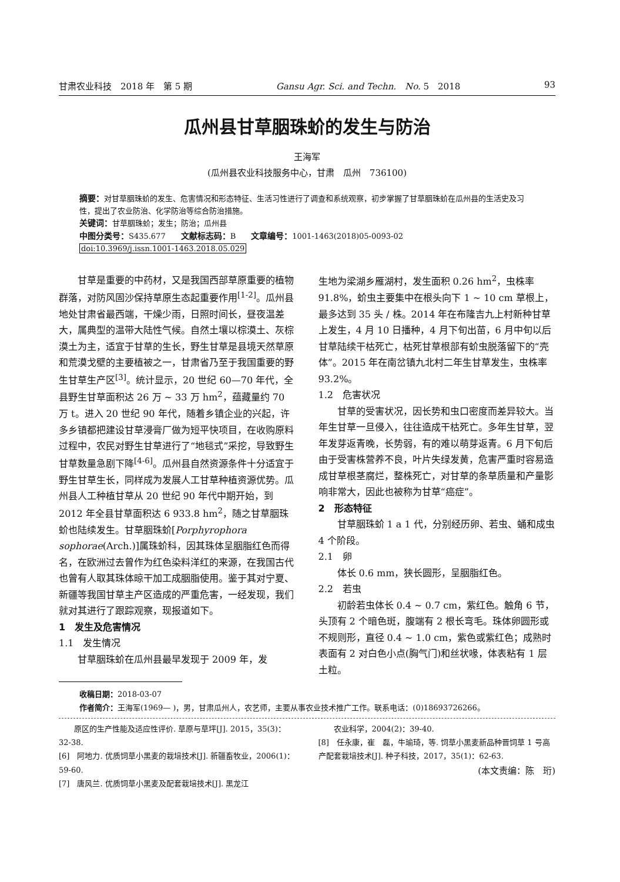甘肃农业科技　2018 年　第 5 期 Gansu Agr. Sci. and Techn.　No. 5　2018 93
瓜州县甘草胭珠蚧的发生与防治
王海军
(瓜州县农业科技服务中心，甘肃　瓜州　736100)
摘要：对甘草胭珠蚧的发生、危害情况和形态特征、生活习性进行了调查和系统观察，初步掌握了甘草胭珠蚧在瓜州县的生活史及习性，提出了农业防治、化学防治等综合防治措施。
关键词：甘草胭珠蚧；发生；防治；瓜州县
中图分类号：S435.677　　文献标志码：B　　文章编号：1001-1463(2018)05-0093-02
doi:10.3969/j.issn.1001-1463.2018.05.029
甘草是重要的中药材，又是我国西部草原重要的植物群落，对防风固沙保持草原生态起重要作用<sup>[1-2]</sup>。瓜州县地处甘肃省最西端，干燥少雨，日照时间长，昼夜温差大，属典型的温带大陆性气候。自然土壤以棕漠土、灰棕漠土为主，适宜于甘草的生长，野生甘草是县境天然草原和荒漠戈壁的主要植被之一，甘肃省乃至于我国重要的野生甘草生产区<sup>[3]</sup>。统计显示，20 世纪 60—70 年代，全县野生甘草面积达 26 万 ~ 33 万 hm<sup>2</sup>，蕴藏量约 70 万 t。进入 20 世纪 90 年代，随着乡镇企业的兴起，许多乡镇都把建设甘草浸膏厂做为短平快项目，在收购原料过程中，农民对野生甘草进行了“地毯式”采挖，导致野生甘草数量急剧下降<sup>[4-6]</sup>。瓜州县自然资源条件十分适宜于野生甘草生长，同样成为发展人工甘草种植资源优势。瓜州县人工种植甘草从 20 世纪 90 年代中期开始，到 2012 年全县甘草面积达 6 933.8 hm<sup>2</sup>，随之甘草胭珠蚧也陆续发生。甘草胭珠蚧[Porphyrophora sophorae(Arch.)]属珠蚧科，因其珠体呈胭脂红色而得名，在欧洲过去曾作为红色染料洋红的来源，在我国古代也曾有人取其珠体晾干加工成胭脂使用。鉴于其对宁夏、新疆等我国甘草主产区造成的严重危害，一经发现，我们就对其进行了跟踪观察，现报道如下。
1　发生及危害情况
1.1　发生情况
甘草胭珠蚧在瓜州县最早发现于 2009 年，发
生地为梁湖乡雁湖村，发生面积 0.26 hm<sup>2</sup>，虫株率 91.8%，蚧虫主要集中在根头向下 1 ~ 10 cm 草根上，最多达到 35 头 / 株。2014 年在布隆吉九上村新种甘草上发生，4 月 10 日播种，4 月下旬出苗，6 月中旬以后甘草陆续干枯死亡，枯死甘草根部有蚧虫脱落留下的“壳体”。2015 年在南岔镇九北村二年生甘草发生，虫株率 93.2%。
1.2　危害状况
甘草的受害状况，因长势和虫口密度而差异较大。当年生甘草一旦侵入，往往造成干枯死亡。多年生甘草，翌年发芽返青晚，长势弱，有的难以萌芽返青。6 月下旬后由于受害株营养不良，叶片失绿发黄，危害严重时容易造成甘草根茎腐烂，整株死亡，对甘草的条草质量和产量影响非常大，因此也被称为甘草“癌症”。
2　形态特征
甘草胭珠蚧 1 a 1 代，分别经历卵、若虫、蛹和成虫 4 个阶段。
2.1　卵
体长 0.6 mm，狭长圆形，呈胭脂红色。
2.2　若虫
初龄若虫体长 0.4 ~ 0.7 cm，紫红色。触角 6 节，头顶有 2 个暗色斑，腹端有 2 根长弯毛。珠体卵圆形或不规则形，直径 0.4 ~ 1.0 cm，紫色或紫红色；成熟时表面有 2 对白色小点(胸气门)和丝状喙，体表粘有 1 层土粒。
收稿日期：2018-03-07
作者简介：王海军(1969— )，男，甘肃瓜州人，农艺师，主要从事农业技术推广工作。联系电话：(0)18693726266。
　　原区的生产性能及适应性评价. 草原与草坪[J]. 2015，35(3)：32-38.
[6]　阿地力. 优质饲草小黑麦的栽培技术[J]. 新疆畜牧业，2006(1)：59-60.
[7]　唐风兰. 优质饲草小黑麦及配套栽培技术[J]. 黑龙江
　　农业科学，2004(2)：39-40.
[8]　任永康，崔　磊，牛瑜琦，等. 饲草小黑麦新品种晋饲草 1 号高产配套栽培技术[J]. 种子科技，2017，35(1)：62-63.
(本文责编：陈　珩)